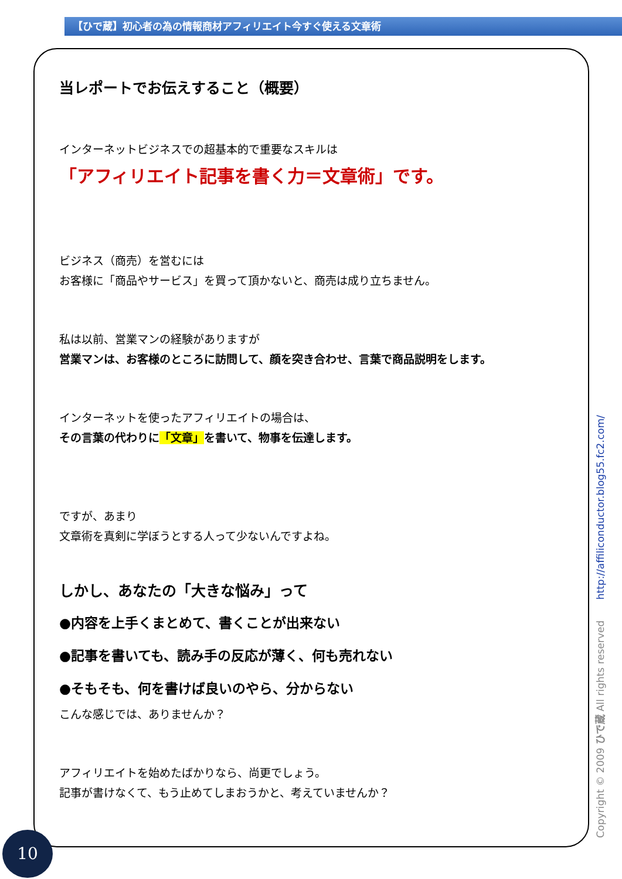【ひで蔵】初心者の為の情報商材アフィリエイト今すぐ使える文章術
当レポートでお伝えすること（概要）
インターネットビジネスでの超基本的で重要なスキルは
「アフィリエイト記事を書く力＝文章術」です。
ビジネス（商売）を営むには
お客様に「商品やサービス」を買って頂かないと、商売は成り立ちません。
私は以前、営業マンの経験がありますが
営業マンは、お客様のところに訪問して、顔を突き合わせ、言葉で商品説明をします。
インターネットを使ったアフィリエイトの場合は、
その言葉の代わりに「文章」を書いて、物事を伝達します。
ですが、あまり
文章術を真剣に学ぼうとする人って少ないんですよね。
しかし、あなたの「大きな悩み」って
●内容を上手くまとめて、書くことが出来ない
●記事を書いても、読み手の反応が薄く、何も売れない
●そもそも、何を書けば良いのやら、分からない
こんな感じでは、ありませんか？
アフィリエイトを始めたばかりなら、尚更でしょう。
記事が書けなくて、もう止めてしまおうかと、考えていませんか？
10 Copyright © 2009 ひで蔵 All rights reserved http://affiliconductor.blog55.fc2.com/